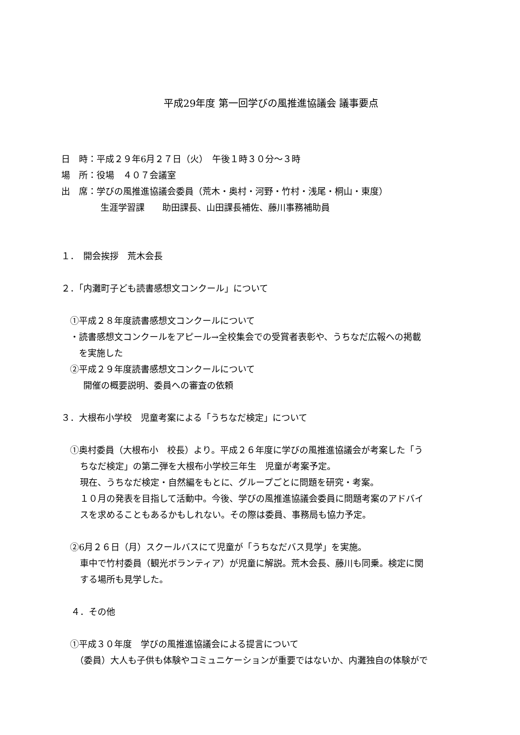平成29年度 第一回学びの風推進協議会 議事要点
日　時：平成２９年6月２７日（火）　午後１時３０分～３時
場　所：役場　４０７会議室
出　席：学びの風推進協議会委員（荒木・奥村・河野・竹村・浅尾・桐山・東度）
生涯学習課　　助田課長、山田課長補佐、藤川事務補助員
１．　開会挨拶　荒木会長
２．「内灘町子ども読書感想文コンクール」について
①平成２８年度読書感想文コンクールについて
・読書感想文コンクールをアピール→全校集会での受賞者表彰や、うちなだ広報への掲載
　を実施した
②平成２９年度読書感想文コンクールについて
開催の概要説明、委員への審査の依頼
３．大根布小学校　児童考案による「うちなだ検定」について
①奥村委員（大根布小　校長）より。平成２６年度に学びの風推進協議会が考案した「う
ちなだ検定」の第二弾を大根布小学校三年生　児童が考案予定。
現在、うちなだ検定・自然編をもとに、グループごとに問題を研究・考案。
１０月の発表を目指して活動中。今後、学びの風推進協議会委員に問題考案のアドバイ
スを求めることもあるかもしれない。その際は委員、事務局も協力予定。
②6月２６日（月）スクールバスにて児童が「うちなだバス見学」を実施。
車中で竹村委員（観光ボランティア）が児童に解説。荒木会長、藤川も同乗。検定に関
する場所も見学した。
４．その他
①平成３０年度　学びの風推進協議会による提言について
（委員）大人も子供も体験やコミュニケーションが重要ではないか、内灘独自の体験がで